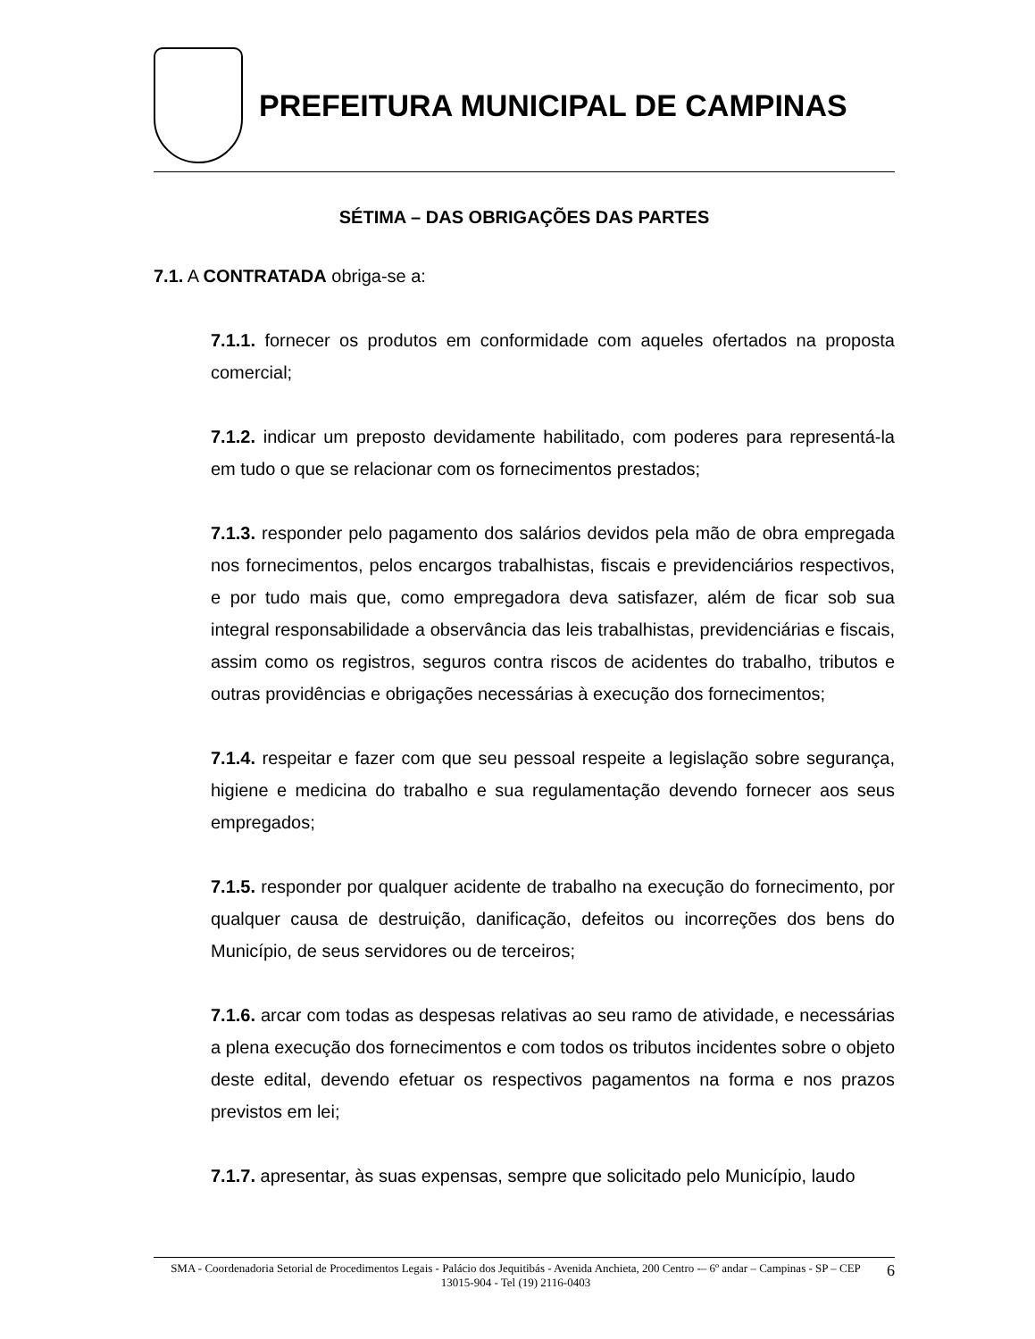PREFEITURA MUNICIPAL DE CAMPINAS
SÉTIMA – DAS OBRIGAÇÕES DAS PARTES
7.1. A CONTRATADA obriga-se a:
7.1.1. fornecer os produtos em conformidade com aqueles ofertados na proposta comercial;
7.1.2. indicar um preposto devidamente habilitado, com poderes para representá-la em tudo o que se relacionar com os fornecimentos prestados;
7.1.3. responder pelo pagamento dos salários devidos pela mão de obra empregada nos fornecimentos, pelos encargos trabalhistas, fiscais e previdenciários respectivos, e por tudo mais que, como empregadora deva satisfazer, além de ficar sob sua integral responsabilidade a observância das leis trabalhistas, previdenciárias e fiscais, assim como os registros, seguros contra riscos de acidentes do trabalho, tributos e outras providências e obrigações necessárias à execução dos fornecimentos;
7.1.4. respeitar e fazer com que seu pessoal respeite a legislação sobre segurança, higiene e medicina do trabalho e sua regulamentação devendo fornecer aos seus empregados;
7.1.5. responder por qualquer acidente de trabalho na execução do fornecimento, por qualquer causa de destruição, danificação, defeitos ou incorreções dos bens do Município, de seus servidores ou de terceiros;
7.1.6. arcar com todas as despesas relativas ao seu ramo de atividade, e necessárias a plena execução dos fornecimentos e com todos os tributos incidentes sobre o objeto deste edital, devendo efetuar os respectivos pagamentos na forma e nos prazos previstos em lei;
7.1.7. apresentar, às suas expensas, sempre que solicitado pelo Município, laudo
SMA - Coordenadoria Setorial de Procedimentos Legais - Palácio dos Jequitibás - Avenida Anchieta, 200 Centro -– 6º andar – Campinas - SP – CEP 13015-904 - Tel (19) 2116-0403
6